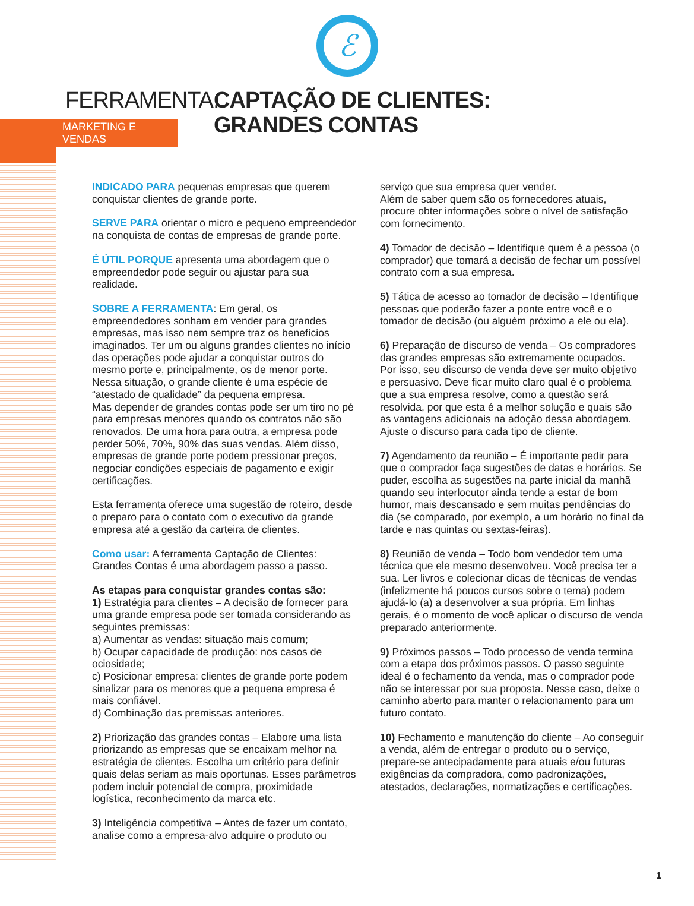ℰ
FERRAMENTA:
MARKETING E VENDAS
CAPTAÇÃO DE CLIENTES:
GRANDES CONTAS
INDICADO PARA pequenas empresas que querem conquistar clientes de grande porte.
SERVE PARA orientar o micro e pequeno empreendedor na conquista de contas de empresas de grande porte.
É ÚTIL PORQUE apresenta uma abordagem que o empreendedor pode seguir ou ajustar para sua realidade.
SOBRE A FERRAMENTA: Em geral, os empreendedores sonham em vender para grandes empresas, mas isso nem sempre traz os benefícios imaginados. Ter um ou alguns grandes clientes no início das operações pode ajudar a conquistar outros do mesmo porte e, principalmente, os de menor porte. Nessa situação, o grande cliente é uma espécie de “atestado de qualidade” da pequena empresa.
Mas depender de grandes contas pode ser um tiro no pé para empresas menores quando os contratos não são renovados. De uma hora para outra, a empresa pode perder 50%, 70%, 90% das suas vendas. Além disso, empresas de grande porte podem pressionar preços, negociar condições especiais de pagamento e exigir certificações.
Esta ferramenta oferece uma sugestão de roteiro, desde o preparo para o contato com o executivo da grande empresa até a gestão da carteira de clientes.
Como usar: A ferramenta Captação de Clientes: Grandes Contas é uma abordagem passo a passo.
As etapas para conquistar grandes contas são:
1) Estratégia para clientes – A decisão de fornecer para uma grande empresa pode ser tomada considerando as seguintes premissas:
a) Aumentar as vendas: situação mais comum;
b) Ocupar capacidade de produção: nos casos de ociosidade;
c) Posicionar empresa: clientes de grande porte podem sinalizar para os menores que a pequena empresa é mais confiável.
d) Combinação das premissas anteriores.
2) Priorização das grandes contas – Elabore uma lista priorizando as empresas que se encaixam melhor na estratégia de clientes. Escolha um critério para definir quais delas seriam as mais oportunas. Esses parâmetros podem incluir potencial de compra, proximidade logística, reconhecimento da marca etc.
3) Inteligência competitiva – Antes de fazer um contato, analise como a empresa-alvo adquire o produto ou
serviço que sua empresa quer vender.
Além de saber quem são os fornecedores atuais, procure obter informações sobre o nível de satisfação com fornecimento.
4) Tomador de decisão – Identifique quem é a pessoa (o comprador) que tomará a decisão de fechar um possível contrato com a sua empresa.
5) Tática de acesso ao tomador de decisão – Identifique pessoas que poderão fazer a ponte entre você e o tomador de decisão (ou alguém próximo a ele ou ela).
6) Preparação de discurso de venda – Os compradores das grandes empresas são extremamente ocupados. Por isso, seu discurso de venda deve ser muito objetivo e persuasivo. Deve ficar muito claro qual é o problema que a sua empresa resolve, como a questão será resolvida, por que esta é a melhor solução e quais são as vantagens adicionais na adoção dessa abordagem. Ajuste o discurso para cada tipo de cliente.
7) Agendamento da reunião – É importante pedir para que o comprador faça sugestões de datas e horários. Se puder, escolha as sugestões na parte inicial da manhã quando seu interlocutor ainda tende a estar de bom humor, mais descansado e sem muitas pendências do dia (se comparado, por exemplo, a um horário no final da tarde e nas quintas ou sextas-feiras).
8) Reunião de venda – Todo bom vendedor tem uma técnica que ele mesmo desenvolveu. Você precisa ter a sua. Ler livros e colecionar dicas de técnicas de vendas (infelizmente há poucos cursos sobre o tema) podem ajudá-lo (a) a desenvolver a sua própria. Em linhas gerais, é o momento de você aplicar o discurso de venda preparado anteriormente.
9) Próximos passos – Todo processo de venda termina com a etapa dos próximos passos. O passo seguinte ideal é o fechamento da venda, mas o comprador pode não se interessar por sua proposta. Nesse caso, deixe o caminho aberto para manter o relacionamento para um futuro contato.
10) Fechamento e manutenção do cliente – Ao conseguir a venda, além de entregar o produto ou o serviço, prepare-se antecipadamente para atuais e/ou futuras exigências da compradora, como padronizações, atestados, declarações, normatizações e certificações.
1